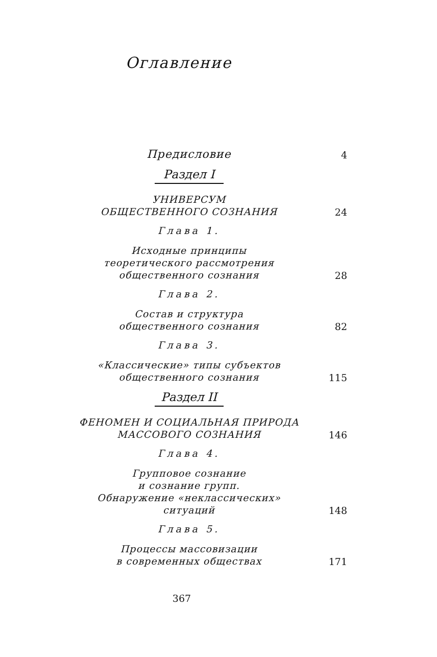Оглавление
Предисловие
4
Раздел I
УНИВЕРСУМ
ОБЩЕСТВЕННОГО СОЗНАНИЯ
24
Глава 1.
Исходные принципы
теоретического рассмотрения
общественного сознания
28
Глава 2.
Состав и структура
общественного сознания
82
Глава 3.
«Классические» типы субъектов
общественного сознания
115
Раздел II
ФЕНОМЕН И СОЦИАЛЬНАЯ ПРИРОДА
МАССОВОГО СОЗНАНИЯ
146
Глава 4.
Групповое сознание
и сознание групп.
Обнаружение «неклассических»
ситуаций
148
Глава 5.
Процессы массовизации
в современных обществах
171
367